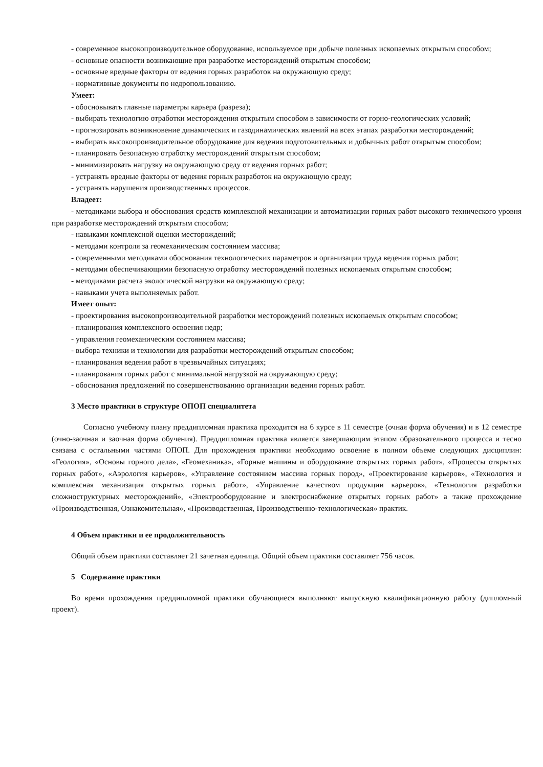- современное высокопроизводительное оборудование, используемое при добыче полезных ископаемых открытым способом;
- основные опасности возникающие при разработке месторождений открытым способом;
- основные вредные факторы от ведения горных разработок на окружающую среду;
- нормативные документы по недропользованию.
Умеет:
- обосновывать главные параметры карьера (разреза);
- выбирать технологию отработки месторождения открытым способом в зависимости от горно-геологических условий;
- прогнозировать возникновение динамических и газодинамических явлений на всех этапах разработки месторождений;
- выбирать высокопроизводительное оборудование для ведения подготовительных и добычных работ открытым способом;
- планировать безопасную отработку месторождений открытым способом;
- минимизировать нагрузку на окружающую среду от ведения горных работ;
- устранять вредные факторы от ведения горных разработок на окружающую среду;
- устранять нарушения производственных процессов.
Владеет:
- методиками выбора и обоснования средств комплексной механизации и автоматизации горных работ высокого технического уровня при разработке месторождений открытым способом;
- навыками комплексной оценки месторождений;
- методами контроля за геомеханическим состоянием массива;
- современными методиками обоснования технологических параметров и организации труда ведения горных работ;
- методами обеспечивающими безопасную отработку месторождений полезных ископаемых открытым способом;
- методиками расчета экологической нагрузки на окружающую среду;
- навыками учета выполняемых работ.
Имеет опыт:
- проектирования высокопроизводительной разработки месторождений полезных ископаемых открытым способом;
- планирования комплексного освоения недр;
- управления геомеханическим состоянием массива;
- выбора техники и технологии для разработки месторождений открытым способом;
- планирования ведения работ в чрезвычайных ситуациях;
- планирования горных работ с минимальной нагрузкой на окружающую среду;
- обоснования предложений по совершенствованию организации ведения горных работ.
3 Место практики в структуре ОПОП специалитета
Согласно учебному плану преддипломная практика проходится на 6 курсе в 11 семестре (очная форма обучения) и в 12 семестре (очно-заочная и заочная форма обучения). Преддипломная практика является завершающим этапом образовательного процесса и тесно связана с остальными частями ОПОП. Для прохождения практики необходимо освоение в полном объеме следующих дисциплин: «Геология», «Основы горного дела», «Геомеханика», «Горные машины и оборудование открытых горных работ», «Процессы открытых горных работ», «Аэрология карьеров», «Управление состоянием массива горных пород», «Проектирование карьеров», «Технология и комплексная механизация открытых горных работ», «Управление качеством продукции карьеров», «Технология разработки сложноструктурных месторождений», «Электрооборудование и электроснабжение открытых горных работ» а также прохождение «Производственная, Ознакомительная», «Производственная, Производственно-технологическая» практик.
4 Объем практики и ее продолжительность
Общий объем практики составляет 21 зачетная единица. Общий объем практики составляет 756 часов.
5 Содержание практики
Во время прохождения преддипломной практики обучающиеся выполняют выпускную квалификационную работу (дипломный проект).